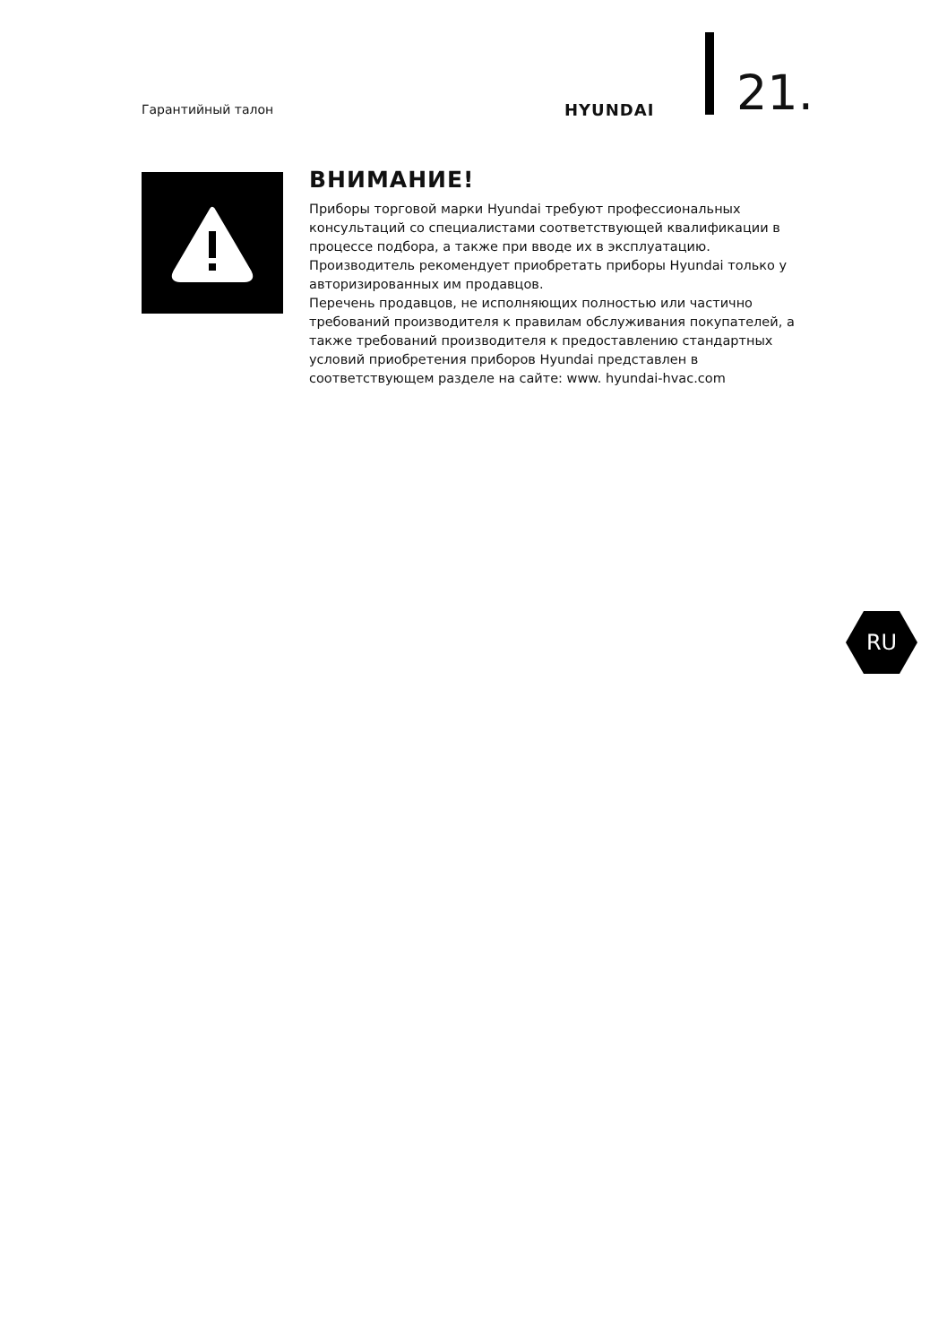Гарантийный талон HYUNDAI 21.
ВНИМАНИЕ!
Приборы торговой марки Hyundai требуют профессиональных консультаций со специалистами соответствующей квалификации в процессе подбора, а также при вводе их в эксплуатацию. Производитель рекомендует приобретать приборы Hyundai только у авторизированных им продавцов.
Перечень продавцов, не исполняющих полностью или частично требований производителя к правилам обслуживания покупателей, а также требований производителя к предоставлению стандартных условий приобретения приборов Hyundai представлен в соответствующем разделе на сайте: www. hyundai-hvac.com
RU